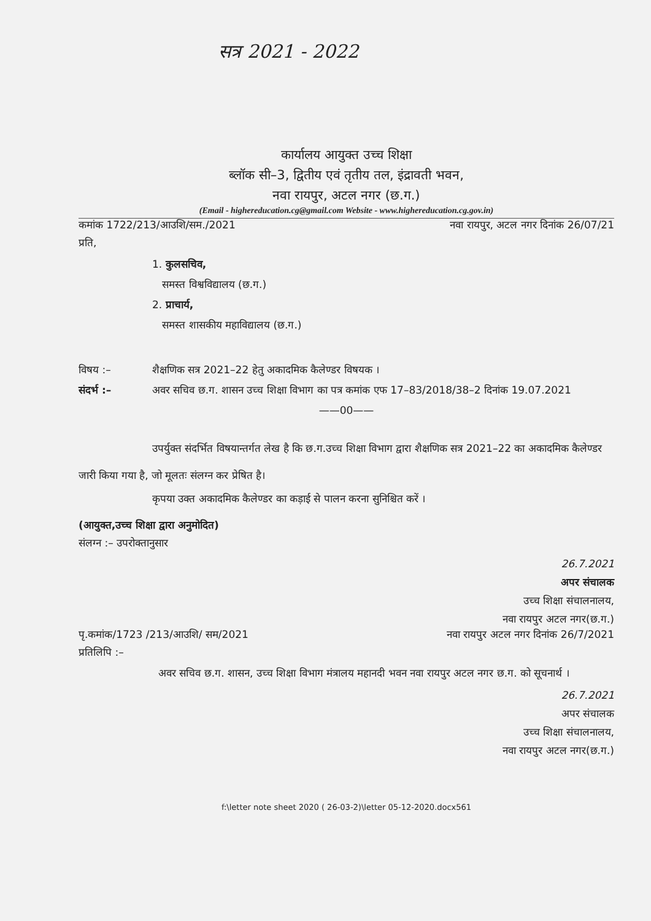सत्र 2021 - 2022
कार्यालय आयुक्त उच्च शिक्षा
ब्लॉक सी–3, द्वितीय एवं तृतीय तल, इंद्रावती भवन,
नवा रायपुर, अटल नगर (छ.ग.)
(Email - highereducation.cg@gmail.com Website - www.highereducation.cg.gov.in)
कमांक 1722/213/आउशि/सम./2021 नवा रायपुर, अटल नगर दिनांक 26/07/21
प्रति,
1. कुलसचिव,
समस्त विश्वविद्यालय (छ.ग.)
2. प्राचार्य,
समस्त शासकीय महाविद्यालय (छ.ग.)
विषय :– शैक्षणिक सत्र 2021–22 हेतु अकादमिक कैलेण्डर विषयक । संदर्भ :– अवर सचिव छ.ग. शासन उच्च शिक्षा विभाग का पत्र कमांक एफ 17–83/2018/38–2 दिनांक 19.07.2021
——00——
उपर्युक्त संदर्भित विषयान्तर्गत लेख है कि छ.ग.उच्च शिक्षा विभाग द्वारा शैक्षणिक सत्र 2021–22 का अकादमिक कैलेण्डर जारी किया गया है, जो मूलतः संलग्न कर प्रेषित है।
कृपया उक्त अकादमिक कैलेण्डर का कड़ाई से पालन करना सुनिश्चित करें ।
(आयुक्त,उच्च शिक्षा द्वारा अनुमोदित)
संलग्न :– उपरोक्तानुसार
26.7.2021
अपर संचालक
उच्च शिक्षा संचालनालय,
नवा रायपुर अटल नगर(छ.ग.)
पृ.कमांक/1723 /213/आउशि/ सम/2021 नवा रायपुर अटल नगर दिनांक 26/7/2021
प्रतिलिपि :–
अवर सचिव छ.ग. शासन, उच्च शिक्षा विभाग मंत्रालय महानदी भवन नवा रायपुर अटल नगर छ.ग. को सूचनार्थ ।
26.7.2021
अपर संचालक
उच्च शिक्षा संचालनालय,
नवा रायपुर अटल नगर(छ.ग.)
f:\letter note sheet 2020 ( 26-03-2)\letter 05-12-2020.docx561